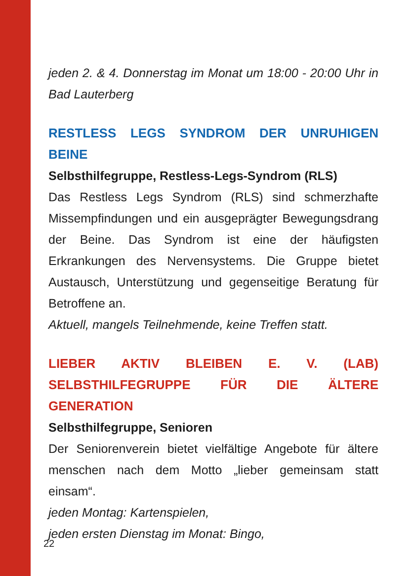jeden 2. & 4. Donnerstag im Monat um 18:00 - 20:00 Uhr in Bad Lauterberg
RESTLESS LEGS SYNDROM DER UNRUHIGEN BEINE
Selbsthilfegruppe, Restless-Legs-Syndrom (RLS)
Das Restless Legs Syndrom (RLS) sind schmerzhafte Missempfindungen und ein ausgeprägter Bewegungsdrang der Beine. Das Syndrom ist eine der häufigsten Erkrankungen des Nervensystems. Die Gruppe bietet Austausch, Unterstützung und gegenseitige Beratung für Betroffene an.
Aktuell, mangels Teilnehmende, keine Treffen statt.
LIEBER AKTIV BLEIBEN E. V. (LAB) SELBSTHILFEGRUPPE FÜR DIE ÄLTERE GENERATION
Selbsthilfegruppe, Senioren
Der Seniorenverein bietet vielfältige Angebote für ältere menschen nach dem Motto „lieber gemeinsam statt einsam“.
jeden Montag: Kartenspielen,
jeden ersten Dienstag im Monat: Bingo,
22